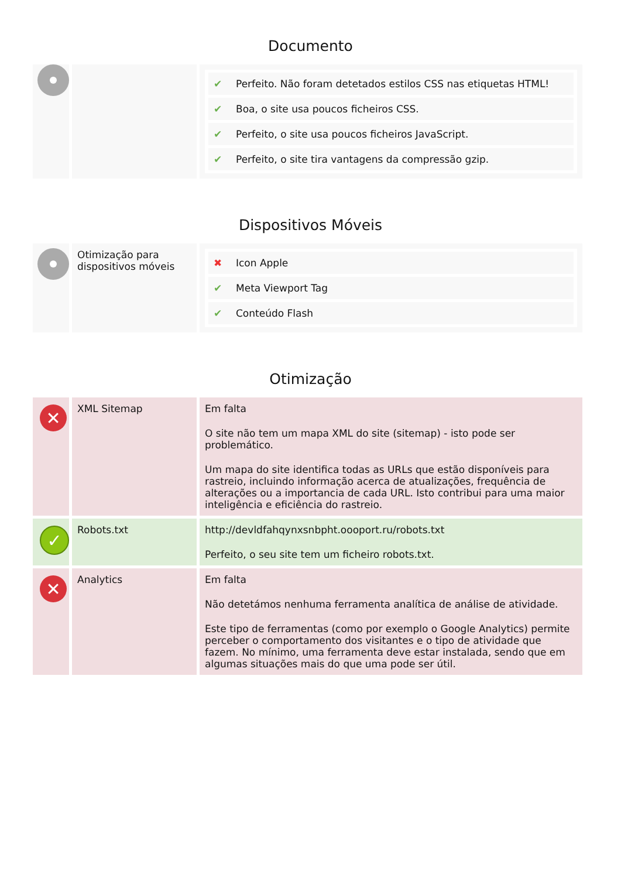Documento
| | | / ✔ / Perfeito. Não foram detetados estilos CSS nas etiquetas HTML! / / ✔ / Boa, o site usa poucos ficheiros CSS. / / ✔ / Perfeito, o site usa poucos ficheiros JavaScript. / / ✔ / Perfeito, o site tira vantagens da compressão gzip. / |
Dispositivos Móveis
| | Otimização para dispositivos móveis | / ✖ / Icon Apple / / ✔ / Meta Viewport Tag / / ✔ / Conteúdo Flash / |
Otimização
| ✕ | XML Sitemap | Em falta O site não tem um mapa XML do site (sitemap) - isto pode ser problemático. Um mapa do site identifica todas as URLs que estão disponíveis para rastreio, incluindo informação acerca de atualizações, frequência de alterações ou a importancia de cada URL. Isto contribui para uma maior inteligência e eficiência do rastreio. |
| ✓ | Robots.txt | http://devldfahqynxsnbpht.oooport.ru/robots.txt Perfeito, o seu site tem um ficheiro robots.txt. |
| ✕ | Analytics | Em falta Não detetámos nenhuma ferramenta analítica de análise de atividade. Este tipo de ferramentas (como por exemplo o Google Analytics) permite perceber o comportamento dos visitantes e o tipo de atividade que fazem. No mínimo, uma ferramenta deve estar instalada, sendo que em algumas situações mais do que uma pode ser útil. |